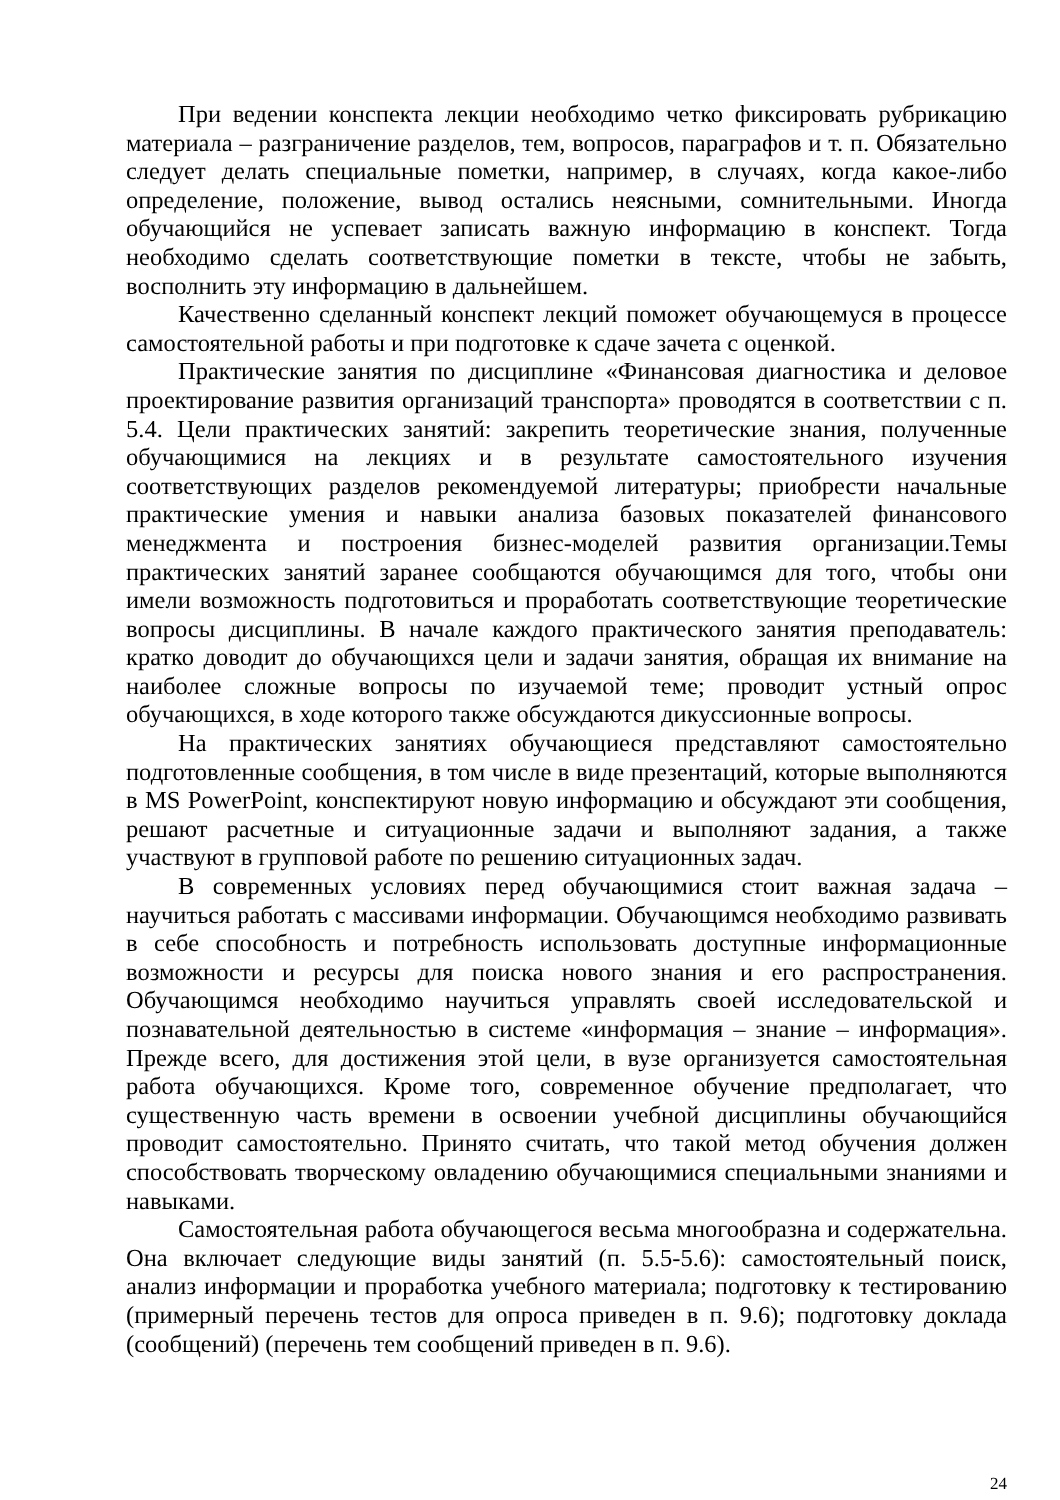При ведении конспекта лекции необходимо четко фиксировать рубрикацию материала – разграничение разделов, тем, вопросов, параграфов и т. п. Обязательно следует делать специальные пометки, например, в случаях, когда какое-либо определение, положение, вывод остались неясными, сомнительными. Иногда обучающийся не успевает записать важную информацию в конспект. Тогда необходимо сделать соответствующие пометки в тексте, чтобы не забыть, восполнить эту информацию в дальнейшем.
Качественно сделанный конспект лекций поможет обучающемуся в процессе самостоятельной работы и при подготовке к сдаче зачета с оценкой.
Практические занятия по дисциплине «Финансовая диагностика и деловое проектирование развития организаций транспорта» проводятся в соответствии с п. 5.4. Цели практических занятий: закрепить теоретические знания, полученные обучающимися на лекциях и в результате самостоятельного изучения соответствующих разделов рекомендуемой литературы; приобрести начальные практические умения и навыки анализа базовых показателей финансового менеджмента и построения бизнес-моделей развития организации.Темы практических занятий заранее сообщаются обучающимся для того, чтобы они имели возможность подготовиться и проработать соответствующие теоретические вопросы дисциплины. В начале каждого практического занятия преподаватель: кратко доводит до обучающихся цели и задачи занятия, обращая их внимание на наиболее сложные вопросы по изучаемой теме; проводит устный опрос обучающихся, в ходе которого также обсуждаются дикуссионные вопросы.
На практических занятиях обучающиеся представляют самостоятельно подготовленные сообщения, в том числе в виде презентаций, которые выполняются в MS PowerPoint, конспектируют новую информацию и обсуждают эти сообщения, решают расчетные и ситуационные задачи и выполняют задания, а также участвуют в групповой работе по решению ситуационных задач.
В современных условиях перед обучающимися стоит важная задача – научиться работать с массивами информации. Обучающимся необходимо развивать в себе способность и потребность использовать доступные информационные возможности и ресурсы для поиска нового знания и его распространения. Обучающимся необходимо научиться управлять своей исследовательской и познавательной деятельностью в системе «информация – знание – информация». Прежде всего, для достижения этой цели, в вузе организуется самостоятельная работа обучающихся. Кроме того, современное обучение предполагает, что существенную часть времени в освоении учебной дисциплины обучающийся проводит самостоятельно. Принято считать, что такой метод обучения должен способствовать творческому овладению обучающимися специальными знаниями и навыками.
Самостоятельная работа обучающегося весьма многообразна и содержательна. Она включает следующие виды занятий (п. 5.5-5.6): самостоятельный поиск, анализ информации и проработка учебного материала; подготовку к тестированию (примерный перечень тестов для опроса приведен в п. 9.6); подготовку доклада (сообщений) (перечень тем сообщений приведен в п. 9.6).
24